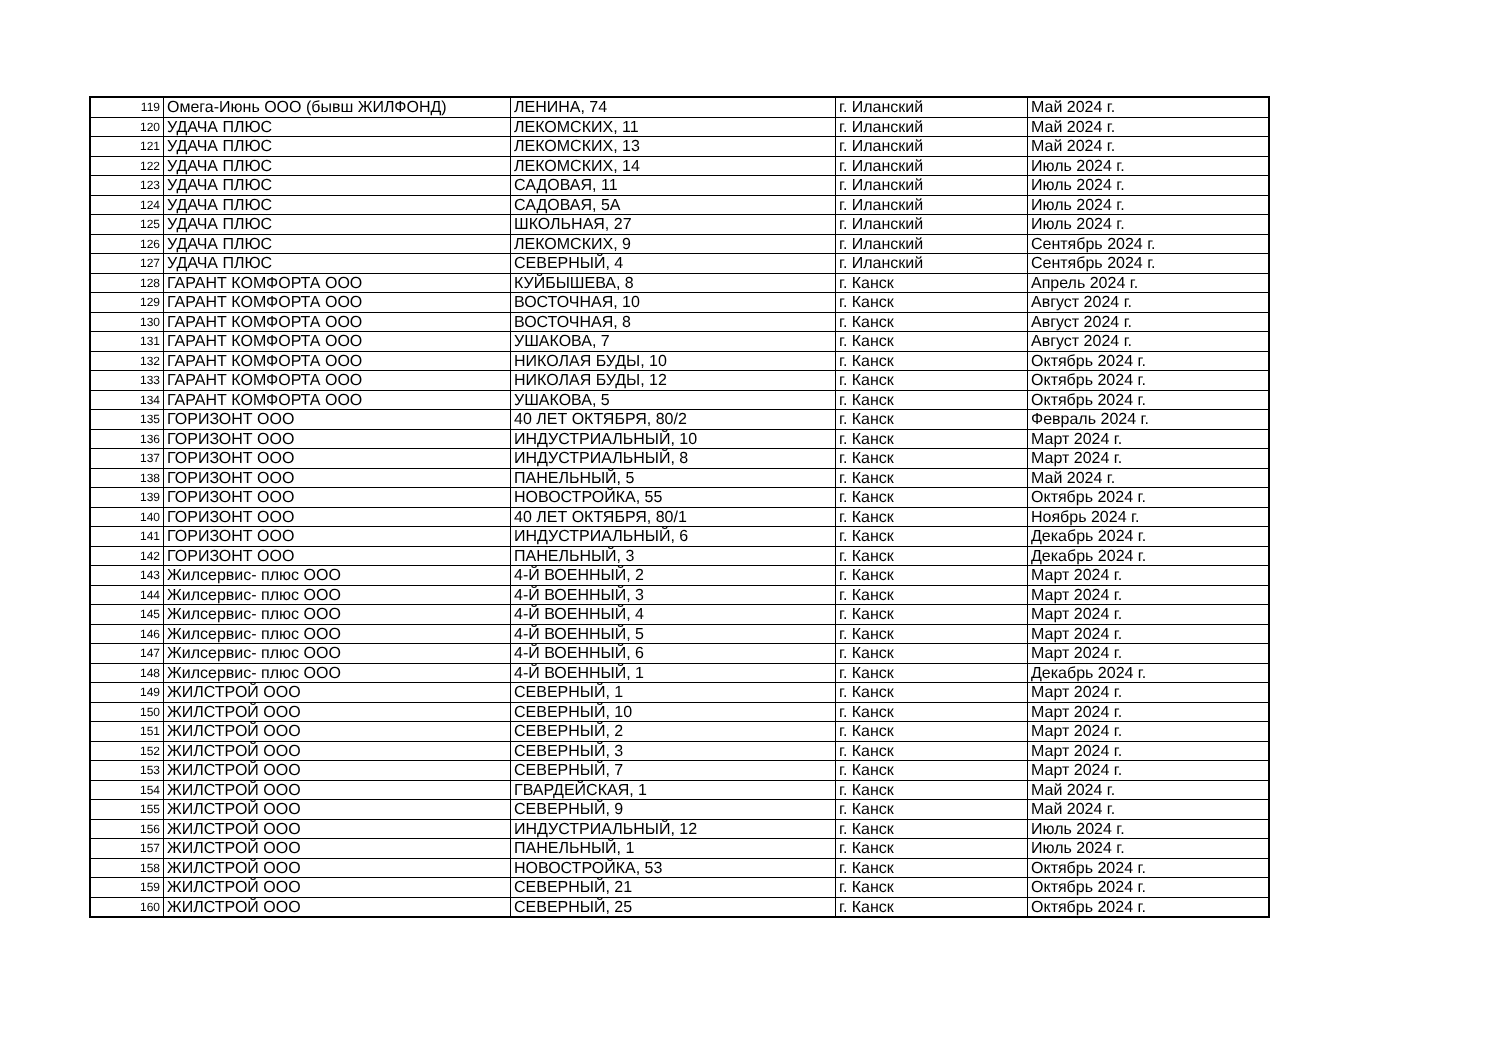| 119 | Омега-Июнь ООО (бывш ЖИЛФОНД) | ЛЕНИНА, 74 | г. Иланский | Май 2024 г. |
| 120 | УДАЧА ПЛЮС | ЛЕКОМСКИХ, 11 | г. Иланский | Май 2024 г. |
| 121 | УДАЧА ПЛЮС | ЛЕКОМСКИХ, 13 | г. Иланский | Май 2024 г. |
| 122 | УДАЧА ПЛЮС | ЛЕКОМСКИХ, 14 | г. Иланский | Июль 2024 г. |
| 123 | УДАЧА ПЛЮС | САДОВАЯ, 11 | г. Иланский | Июль 2024 г. |
| 124 | УДАЧА ПЛЮС | САДОВАЯ, 5А | г. Иланский | Июль 2024 г. |
| 125 | УДАЧА ПЛЮС | ШКОЛЬНАЯ, 27 | г. Иланский | Июль 2024 г. |
| 126 | УДАЧА ПЛЮС | ЛЕКОМСКИХ, 9 | г. Иланский | Сентябрь 2024 г. |
| 127 | УДАЧА ПЛЮС | СЕВЕРНЫЙ, 4 | г. Иланский | Сентябрь 2024 г. |
| 128 | ГАРАНТ КОМФОРТА ООО | КУЙБЫШЕВА, 8 | г. Канск | Апрель 2024 г. |
| 129 | ГАРАНТ КОМФОРТА ООО | ВОСТОЧНАЯ, 10 | г. Канск | Август 2024 г. |
| 130 | ГАРАНТ КОМФОРТА ООО | ВОСТОЧНАЯ, 8 | г. Канск | Август 2024 г. |
| 131 | ГАРАНТ КОМФОРТА ООО | УШАКОВА, 7 | г. Канск | Август 2024 г. |
| 132 | ГАРАНТ КОМФОРТА ООО | НИКОЛАЯ БУДЫ, 10 | г. Канск | Октябрь 2024 г. |
| 133 | ГАРАНТ КОМФОРТА ООО | НИКОЛАЯ БУДЫ, 12 | г. Канск | Октябрь 2024 г. |
| 134 | ГАРАНТ КОМФОРТА ООО | УШАКОВА, 5 | г. Канск | Октябрь 2024 г. |
| 135 | ГОРИЗОНТ ООО | 40 ЛЕТ ОКТЯБРЯ, 80/2 | г. Канск | Февраль 2024 г. |
| 136 | ГОРИЗОНТ ООО | ИНДУСТРИАЛЬНЫЙ, 10 | г. Канск | Март 2024 г. |
| 137 | ГОРИЗОНТ ООО | ИНДУСТРИАЛЬНЫЙ, 8 | г. Канск | Март 2024 г. |
| 138 | ГОРИЗОНТ ООО | ПАНЕЛЬНЫЙ, 5 | г. Канск | Май 2024 г. |
| 139 | ГОРИЗОНТ ООО | НОВОСТРОЙКА, 55 | г. Канск | Октябрь 2024 г. |
| 140 | ГОРИЗОНТ ООО | 40 ЛЕТ ОКТЯБРЯ, 80/1 | г. Канск | Ноябрь 2024 г. |
| 141 | ГОРИЗОНТ ООО | ИНДУСТРИАЛЬНЫЙ, 6 | г. Канск | Декабрь 2024 г. |
| 142 | ГОРИЗОНТ ООО | ПАНЕЛЬНЫЙ, 3 | г. Канск | Декабрь 2024 г. |
| 143 | Жилсервис- плюс ООО | 4-Й ВОЕННЫЙ, 2 | г. Канск | Март 2024 г. |
| 144 | Жилсервис- плюс ООО | 4-Й ВОЕННЫЙ, 3 | г. Канск | Март 2024 г. |
| 145 | Жилсервис- плюс ООО | 4-Й ВОЕННЫЙ, 4 | г. Канск | Март 2024 г. |
| 146 | Жилсервис- плюс ООО | 4-Й ВОЕННЫЙ, 5 | г. Канск | Март 2024 г. |
| 147 | Жилсервис- плюс ООО | 4-Й ВОЕННЫЙ, 6 | г. Канск | Март 2024 г. |
| 148 | Жилсервис- плюс ООО | 4-Й ВОЕННЫЙ, 1 | г. Канск | Декабрь 2024 г. |
| 149 | ЖИЛСТРОЙ ООО | СЕВЕРНЫЙ, 1 | г. Канск | Март 2024 г. |
| 150 | ЖИЛСТРОЙ ООО | СЕВЕРНЫЙ, 10 | г. Канск | Март 2024 г. |
| 151 | ЖИЛСТРОЙ ООО | СЕВЕРНЫЙ, 2 | г. Канск | Март 2024 г. |
| 152 | ЖИЛСТРОЙ ООО | СЕВЕРНЫЙ, 3 | г. Канск | Март 2024 г. |
| 153 | ЖИЛСТРОЙ ООО | СЕВЕРНЫЙ, 7 | г. Канск | Март 2024 г. |
| 154 | ЖИЛСТРОЙ ООО | ГВАРДЕЙСКАЯ, 1 | г. Канск | Май 2024 г. |
| 155 | ЖИЛСТРОЙ ООО | СЕВЕРНЫЙ, 9 | г. Канск | Май 2024 г. |
| 156 | ЖИЛСТРОЙ ООО | ИНДУСТРИАЛЬНЫЙ, 12 | г. Канск | Июль 2024 г. |
| 157 | ЖИЛСТРОЙ ООО | ПАНЕЛЬНЫЙ, 1 | г. Канск | Июль 2024 г. |
| 158 | ЖИЛСТРОЙ ООО | НОВОСТРОЙКА, 53 | г. Канск | Октябрь 2024 г. |
| 159 | ЖИЛСТРОЙ ООО | СЕВЕРНЫЙ, 21 | г. Канск | Октябрь 2024 г. |
| 160 | ЖИЛСТРОЙ ООО | СЕВЕРНЫЙ, 25 | г. Канск | Октябрь 2024 г. |